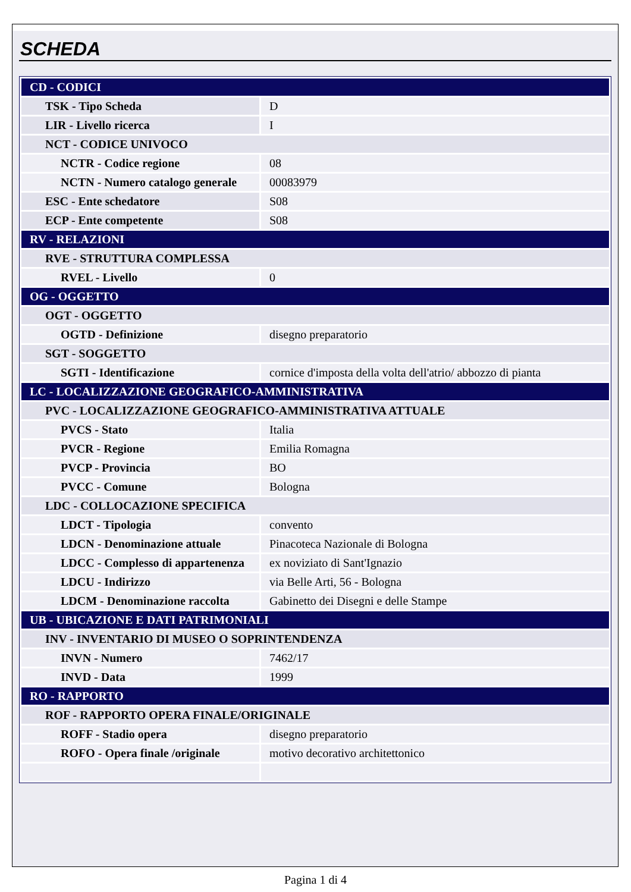SCHEDA
| CD - CODICI | |
| TSK - Tipo Scheda | D |
| LIR - Livello ricerca | I |
| NCT - CODICE UNIVOCO | |
| NCTR - Codice regione | 08 |
| NCTN - Numero catalogo generale | 00083979 |
| ESC - Ente schedatore | S08 |
| ECP - Ente competente | S08 |
| RV - RELAZIONI | |
| RVE - STRUTTURA COMPLESSA | |
| RVEL - Livello | 0 |
| OG - OGGETTO | |
| OGT - OGGETTO | |
| OGTD - Definizione | disegno preparatorio |
| SGT - SOGGETTO | |
| SGTI - Identificazione | cornice d'imposta della volta dell'atrio/ abbozzo di pianta |
| LC - LOCALIZZAZIONE GEOGRAFICO-AMMINISTRATIVA | |
| PVC - LOCALIZZAZIONE GEOGRAFICO-AMMINISTRATIVA ATTUALE | |
| PVCS - Stato | Italia |
| PVCR - Regione | Emilia Romagna |
| PVCP - Provincia | BO |
| PVCC - Comune | Bologna |
| LDC - COLLOCAZIONE SPECIFICA | |
| LDCT - Tipologia | convento |
| LDCN - Denominazione attuale | Pinacoteca Nazionale di Bologna |
| LDCC - Complesso di appartenenza | ex noviziato di Sant'Ignazio |
| LDCU - Indirizzo | via Belle Arti, 56 - Bologna |
| LDCM - Denominazione raccolta | Gabinetto dei Disegni e delle Stampe |
| UB - UBICAZIONE E DATI PATRIMONIALI | |
| INV - INVENTARIO DI MUSEO O SOPRINTENDENZA | |
| INVN - Numero | 7462/17 |
| INVD - Data | 1999 |
| RO - RAPPORTO | |
| ROF - RAPPORTO OPERA FINALE/ORIGINALE | |
| ROFF - Stadio opera | disegno preparatorio |
| ROFO - Opera finale /originale | motivo decorativo architettonico |
Pagina 1 di 4